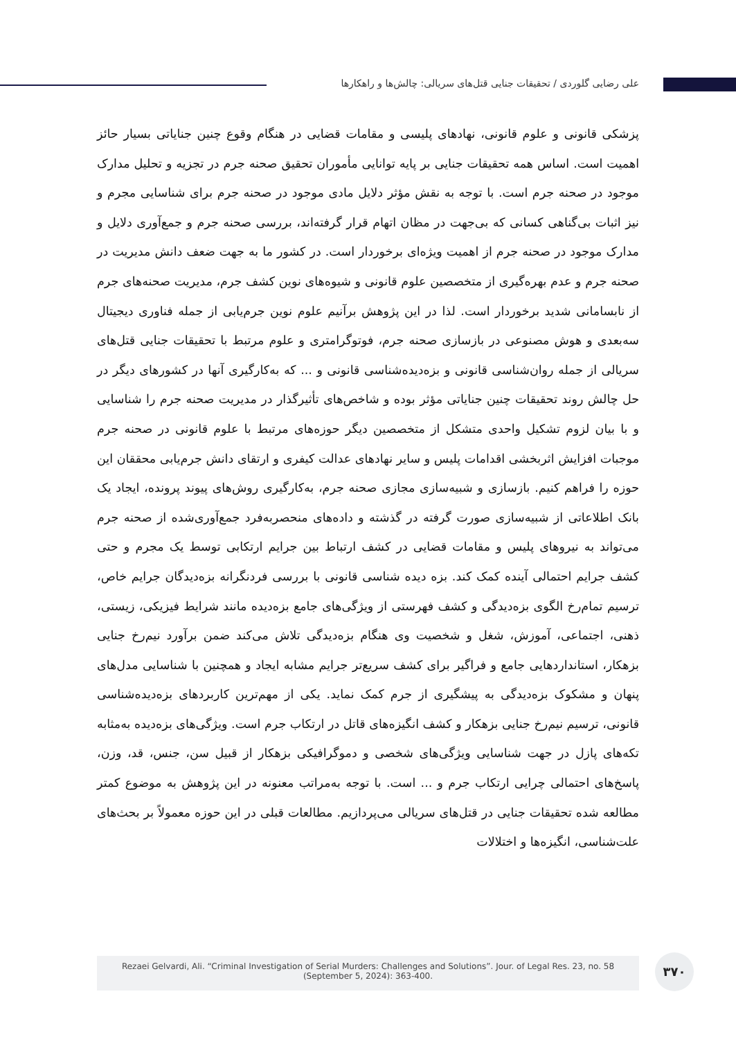علی رضایی گلوردی / تحقیقات جنایی قتل‌های سریالی: چالش‌ها و راهکارها
پزشکی قانونی و علوم قانونی، نهادهای پلیسی و مقامات قضایی در هنگام وقوع چنین جنایاتی بسیار حائز اهمیت است. اساس همه تحقیقات جنایی بر پایه توانایی مأموران تحقیق صحنه جرم در تجزیه و تحلیل مدارک موجود در صحنه جرم است. با توجه به نقش مؤثر دلایل مادی موجود در صحنه جرم برای شناسایی مجرم و نیز اثبات بی‌گناهی کسانی که بی‌جهت در مظان اتهام قرار گرفته‌اند، بررسی صحنه جرم و جمع‌آوری دلایل و مدارک موجود در صحنه جرم از اهمیت ویژه‌ای برخوردار است. در کشور ما به جهت ضعف دانش مدیریت در صحنه جرم و عدم بهره‌گیری از متخصصین علوم قانونی و شیوه‌های نوین کشف جرم، مدیریت صحنه‌های جرم از نابسامانی شدید برخوردار است. لذا در این پژوهش برآنیم علوم نوین جرم‌یابی از جمله فناوری دیجیتال سه‌بعدی و هوش مصنوعی در بازسازی صحنه جرم، فوتوگرامتری و علوم مرتبط با تحقیقات جنایی قتل‌های سریالی از جمله روان‌شناسی قانونی و بزه‌دیده‌شناسی قانونی و ... که به‌کارگیری آنها در کشورهای دیگر در حل چالش روند تحقیقات چنین جنایاتی مؤثر بوده و شاخص‌های تأثیرگذار در مدیریت صحنه جرم را شناسایی و با بیان لزوم تشکیل واحدی متشکل از متخصصین دیگر حوزه‌های مرتبط با علوم قانونی در صحنه جرم موجبات افزایش اثربخشی اقدامات پلیس و سایر نهادهای عدالت کیفری و ارتقای دانش جرم‌یابی محققان این حوزه را فراهم کنیم. بازسازی و شبیه‌سازی مجازی صحنه جرم، به‌کارگیری روش‌های پیوند پرونده، ایجاد یک بانک اطلاعاتی از شبیه‌سازی صورت گرفته در گذشته و داده‌های منحصربه‌فرد جمع‌آوری‌شده از صحنه جرم می‌تواند به نیروهای پلیس و مقامات قضایی در کشف ارتباط بین جرایم ارتکابی توسط یک مجرم و حتی کشف جرایم احتمالی آینده کمک کند. بزه دیده شناسی قانونی با بررسی فردنگرانه بزه‌دیدگان جرایم خاص، ترسیم تمام‌رخ الگوی بزه‌دیدگی و کشف فهرستی از ویژگی‌های جامع بزه‌دیده مانند شرایط فیزیکی، زیستی، ذهنی، اجتماعی، آموزش، شغل و شخصیت وی هنگام بزه‌دیدگی تلاش می‌کند ضمن برآورد نیم‌رخ جنایی بزهکار، استانداردهایی جامع و فراگیر برای کشف سریع‌تر جرایم مشابه ایجاد و همچنین با شناسایی مدل‌های پنهان و مشکوک بزه‌دیدگی به پیشگیری از جرم کمک نماید. یکی از مهم‌ترین کاربردهای بزه‌دیده‌شناسی قانونی، ترسیم نیم‌رخ جنایی بزهکار و کشف انگیزه‌های قاتل در ارتکاب جرم است. ویژگی‌های بزه‌دیده به‌مثابه تکه‌های پازل در جهت شناسایی ویژگی‌های شخصی و دموگرافیکی بزهکار از قبیل سن، جنس، قد، وزن، پاسخ‌های احتمالی چرایی ارتکاب جرم و ... است. با توجه به‌مراتب معنونه در این پژوهش به موضوع کمتر مطالعه شده تحقیقات جنایی در قتل‌های سریالی می‌پردازیم. مطالعات قبلی در این حوزه معمولاً بر بحث‌های علت‌شناسی، انگیزه‌ها و اختلالات
Rezaei Gelvardi, Ali. “Criminal Investigation of Serial Murders: Challenges and Solutions”. Jour. of Legal Res. 23, no. 58
(September 5, 2024): 363-400.
۳۷۰